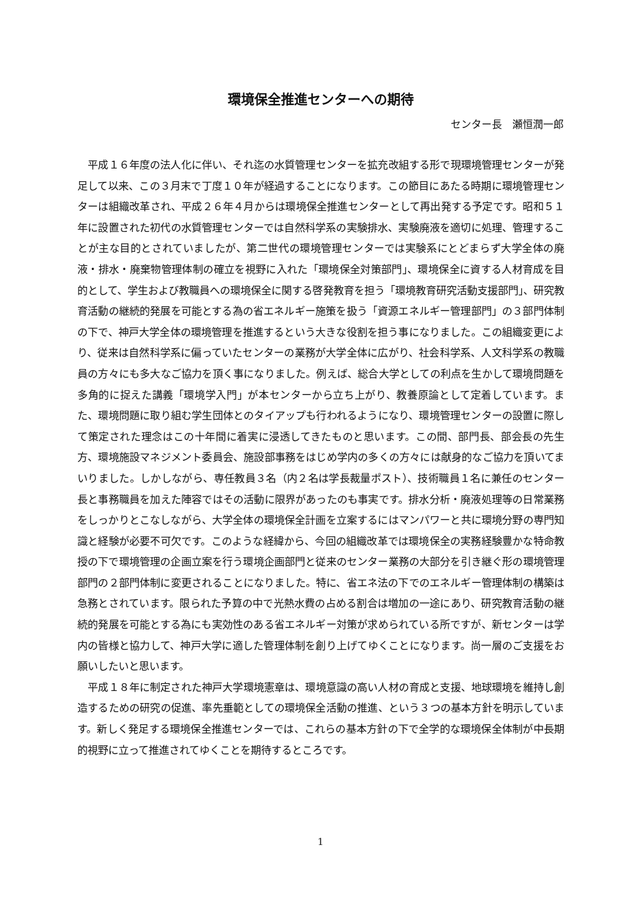環境保全推進センターへの期待
センター長　瀬恒潤一郎
平成１６年度の法人化に伴い、それ迄の水質管理センターを拡充改組する形で現環境管理センターが発足して以来、この３月末で丁度１０年が経過することになります。この節目にあたる時期に環境管理センターは組織改革され、平成２６年４月からは環境保全推進センターとして再出発する予定です。昭和５１年に設置された初代の水質管理センターでは自然科学系の実験排水、実験廃液を適切に処理、管理することが主な目的とされていましたが、第二世代の環境管理センターでは実験系にとどまらず大学全体の廃液・排水・廃棄物管理体制の確立を視野に入れた「環境保全対策部門」、環境保全に資する人材育成を目的として、学生および教職員への環境保全に関する啓発教育を担う「環境教育研究活動支援部門」、研究教育活動の継続的発展を可能とする為の省エネルギー施策を扱う「資源エネルギー管理部門」の３部門体制の下で、神戸大学全体の環境管理を推進するという大きな役割を担う事になりました。この組織変更により、従来は自然科学系に偏っていたセンターの業務が大学全体に広がり、社会科学系、人文科学系の教職員の方々にも多大なご協力を頂く事になりました。例えば、総合大学としての利点を生かして環境問題を多角的に捉えた講義「環境学入門」が本センターから立ち上がり、教養原論として定着しています。また、環境問題に取り組む学生団体とのタイアップも行われるようになり、環境管理センターの設置に際して策定された理念はこの十年間に着実に浸透してきたものと思います。この間、部門長、部会長の先生方、環境施設マネジメント委員会、施設部事務をはじめ学内の多くの方々には献身的なご協力を頂いてまいりました。しかしながら、専任教員３名（内２名は学長裁量ポスト）、技術職員１名に兼任のセンター長と事務職員を加えた陣容ではその活動に限界があったのも事実です。排水分析・廃液処理等の日常業務をしっかりとこなしながら、大学全体の環境保全計画を立案するにはマンパワーと共に環境分野の専門知識と経験が必要不可欠です。このような経緯から、今回の組織改革では環境保全の実務経験豊かな特命教授の下で環境管理の企画立案を行う環境企画部門と従来のセンター業務の大部分を引き継ぐ形の環境管理部門の２部門体制に変更されることになりました。特に、省エネ法の下でのエネルギー管理体制の構築は急務とされています。限られた予算の中で光熱水費の占める割合は増加の一途にあり、研究教育活動の継続的発展を可能とする為にも実効性のある省エネルギー対策が求められている所ですが、新センターは学内の皆様と協力して、神戸大学に適した管理体制を創り上げてゆくことになります。尚一層のご支援をお願いしたいと思います。
平成１８年に制定された神戸大学環境憲章は、環境意識の高い人材の育成と支援、地球環境を維持し創造するための研究の促進、率先垂範としての環境保全活動の推進、という３つの基本方針を明示しています。新しく発足する環境保全推進センターでは、これらの基本方針の下で全学的な環境保全体制が中長期的視野に立って推進されてゆくことを期待するところです。
1